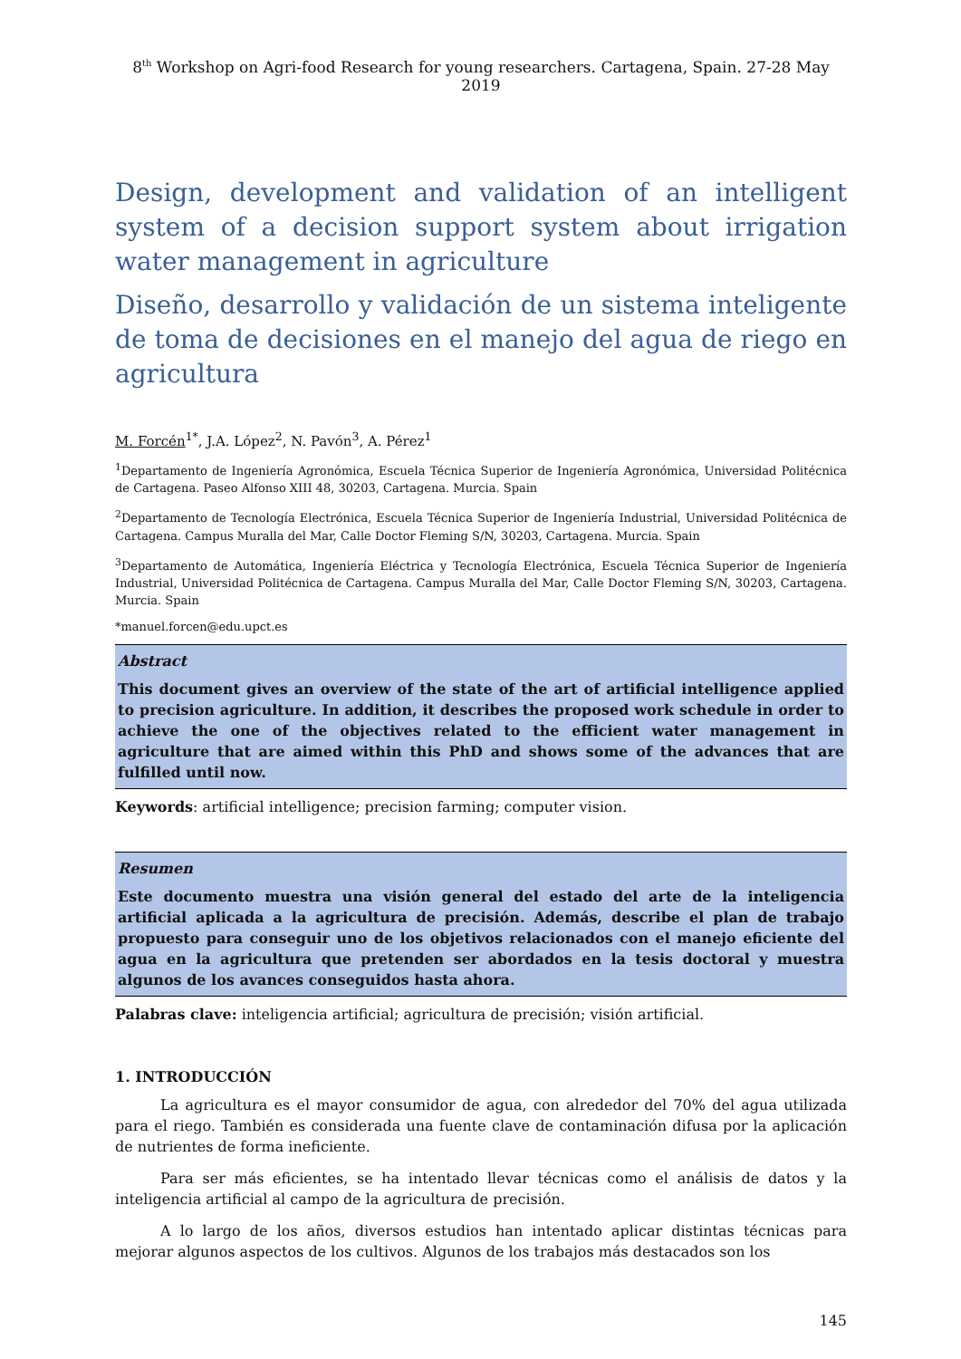8<sup>th</sup> Workshop on Agri-food Research for young researchers. Cartagena, Spain. 27-28 May 2019
Design, development and validation of an intelligent system of a decision support system about irrigation water management in agriculture
Diseño, desarrollo y validación de un sistema inteligente de toma de decisiones en el manejo del agua de riego en agricultura
M. Forcén<sup>1*</sup>, J.A. López<sup>2</sup>, N. Pavón<sup>3</sup>, A. Pérez<sup>1</sup>
<sup>1</sup> Departamento de Ingeniería Agronómica, Escuela Técnica Superior de Ingeniería Agronómica, Universidad Politécnica de Cartagena. Paseo Alfonso XIII 48, 30203, Cartagena. Murcia. Spain
<sup>2</sup> Departamento de Tecnología Electrónica, Escuela Técnica Superior de Ingeniería Industrial, Universidad Politécnica de Cartagena. Campus Muralla del Mar, Calle Doctor Fleming S/N, 30203, Cartagena. Murcia. Spain
<sup>3</sup> Departamento de Automática, Ingeniería Eléctrica y Tecnología Electrónica, Escuela Técnica Superior de Ingeniería Industrial, Universidad Politécnica de Cartagena. Campus Muralla del Mar, Calle Doctor Fleming S/N, 30203, Cartagena. Murcia. Spain
*manuel.forcen@edu.upct.es
Abstract
This document gives an overview of the state of the art of artificial intelligence applied to precision agriculture. In addition, it describes the proposed work schedule in order to achieve the one of the objectives related to the efficient water management in agriculture that are aimed within this PhD and shows some of the advances that are fulfilled until now.
Keywords: artificial intelligence; precision farming; computer vision.
Resumen
Este documento muestra una visión general del estado del arte de la inteligencia artificial aplicada a la agricultura de precisión. Además, describe el plan de trabajo propuesto para conseguir uno de los objetivos relacionados con el manejo eficiente del agua en la agricultura que pretenden ser abordados en la tesis doctoral y muestra algunos de los avances conseguidos hasta ahora.
Palabras clave: inteligencia artificial; agricultura de precisión; visión artificial.
1. INTRODUCCIÓN
La agricultura es el mayor consumidor de agua, con alrededor del 70% del agua utilizada para el riego. También es considerada una fuente clave de contaminación difusa por la aplicación de nutrientes de forma ineficiente.
Para ser más eficientes, se ha intentado llevar técnicas como el análisis de datos y la inteligencia artificial al campo de la agricultura de precisión.
A lo largo de los años, diversos estudios han intentado aplicar distintas técnicas para mejorar algunos aspectos de los cultivos. Algunos de los trabajos más destacados son los
145